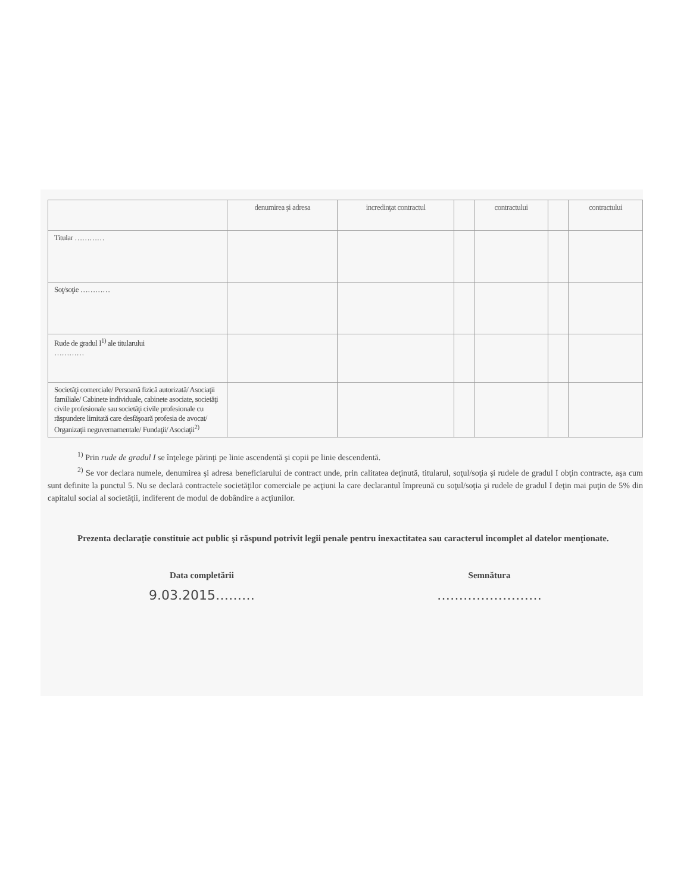| | denumirea şi adresa | incredinţat contractul | | contractului | | contractului |
| --- | --- | --- | --- | --- | --- | --- |
| Titular ………… | | | | | | |
| Soţ/soţie ………… | | | | | | |
| Rude de gradul I<sup>1)</sup> ale titularului ………… | | | | | | |
| Societăţi comerciale/ Persoană fizică autorizată/ Asociaţii familiale/ Cabinete individuale, cabinete asociate, societăţi civile profesionale sau societăţi civile profesionale cu răspundere limitată care desfăşoară profesia de avocat/ Organizaţii neguvernamentale/ Fundaţii/ Asociaţii<sup>2)</sup> | | | | | | |
<sup>1)</sup> Prin rude de gradul I se înţelege părinţi pe linie ascendentă şi copii pe linie descendentă.
<sup>2)</sup> Se vor declara numele, denumirea şi adresa beneficiarului de contract unde, prin calitatea deţinută, titularul, soţul/soţia şi rudele de gradul I obţin contracte, aşa cum sunt definite la punctul 5. Nu se declară contractele societăţilor comerciale pe acţiuni la care declarantul împreună cu soţul/soţia şi rudele de gradul I deţin mai puţin de 5% din capitalul social al societăţii, indiferent de modul de dobândire a acţiunilor.
Prezenta declaraţie constituie act public şi răspund potrivit legii penale pentru inexactitatea sau caracterul incomplet al datelor menţionate.
Data completării
9.03.2015………
Semnătura
……………………